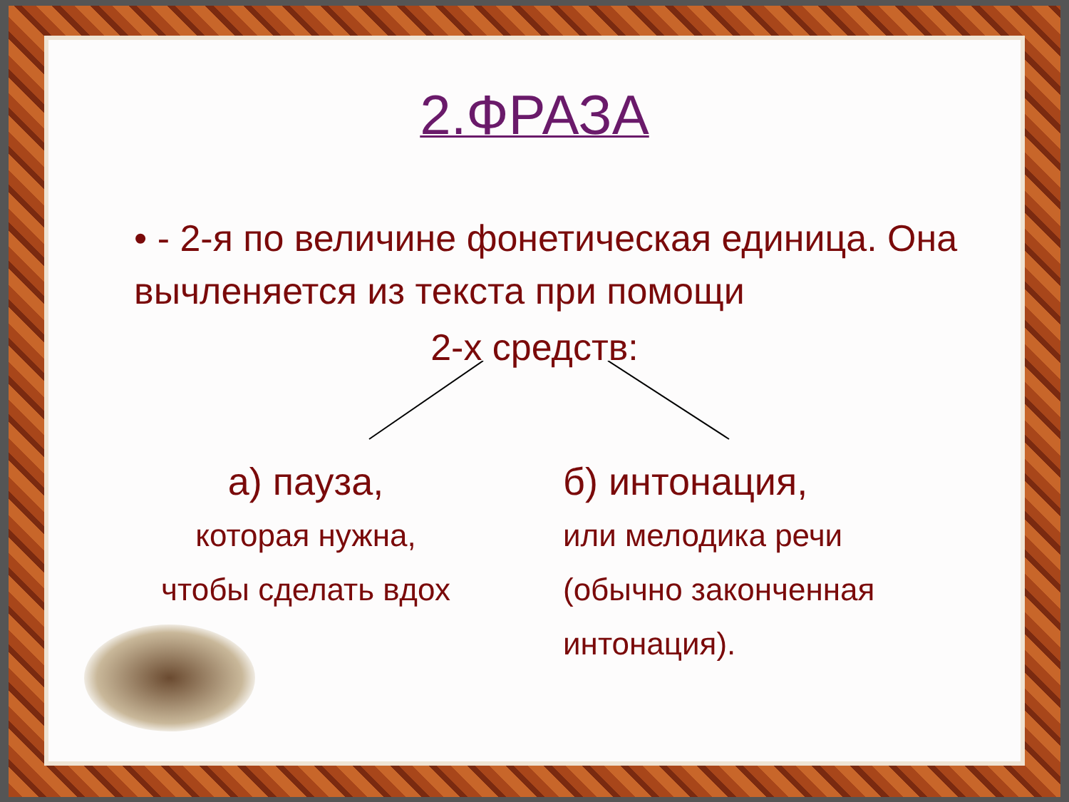2.ФРАЗА
• - 2-я по величине фонетическая единица. Она вычленяется из текста при помощи
2-х средств:
а) пауза,
которая нужна,
чтобы сделать вдох
б) интонация,
или мелодика речи
(обычно законченная
интонация).